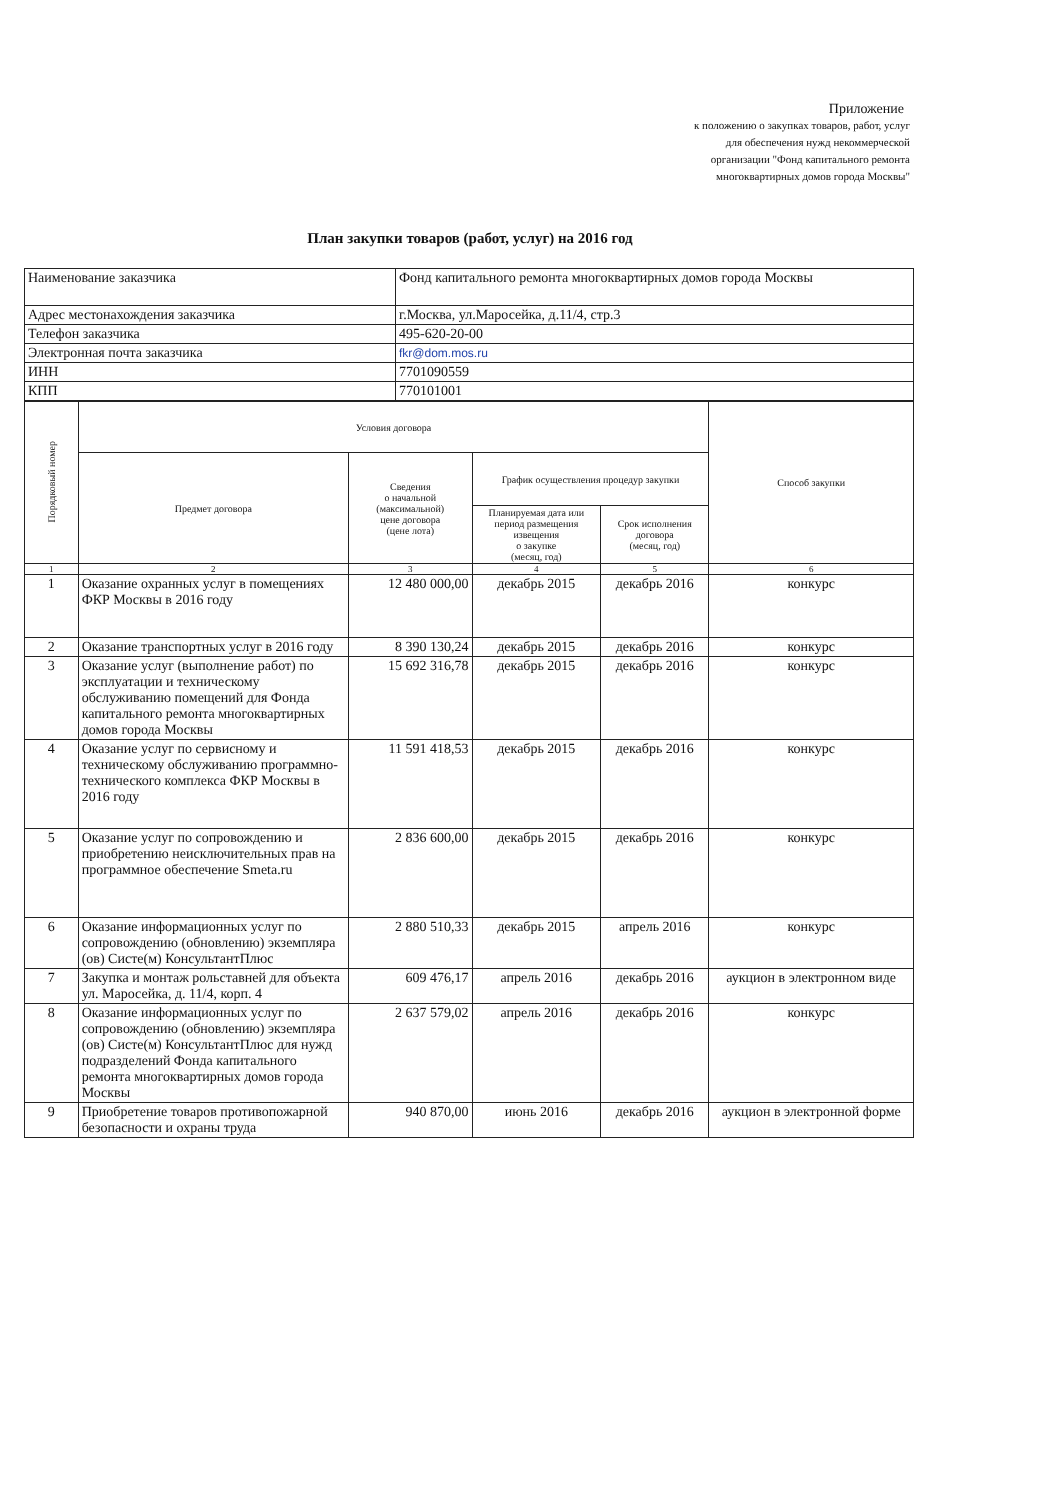Приложение
к положению о закупках товаров, работ, услуг
для обеспечения нужд некоммерческой
организации "Фонд капитального ремонта
многоквартирных домов города Москвы"
План закупки товаров (работ, услуг) на 2016 год
| Наименование заказчика | Фонд капитального ремонта многоквартирных домов города Москвы |
| Адрес местонахождения заказчика | г.Москва, ул.Маросейка, д.11/4, стр.3 |
| Телефон заказчика | 495-620-20-00 |
| Электронная почта заказчика | fkr@dom.mos.ru |
| ИНН | 7701090559 |
| КПП | 770101001 |
| Порядковый номер | Условия договора | | | | Способ закупки |
| --- | --- | --- | --- | --- | --- |
| | Предмет договора | Сведения о начальной (максимальной) цене договора (цене лота) | График осуществления процедур закупки | | |
| | | | Планируемая дата или период размещения извещения о закупке (месяц, год) | Срок исполнения договора (месяц, год) | |
| 1 | 2 | 3 | 4 | 5 | 6 |
| 1 | Оказание охранных услуг в помещениях ФКР Москвы в 2016 году | 12 480 000,00 | декабрь 2015 | декабрь 2016 | конкурс |
| 2 | Оказание транспортных услуг в 2016 году | 8 390 130,24 | декабрь 2015 | декабрь 2016 | конкурс |
| 3 | Оказание услуг (выполнение работ) по эксплуатации и техническому обслуживанию помещений для Фонда капитального ремонта многоквартирных домов города Москвы | 15 692 316,78 | декабрь 2015 | декабрь 2016 | конкурс |
| 4 | Оказание услуг по сервисному и техническому обслуживанию программно-технического комплекса ФКР Москвы в 2016 году | 11 591 418,53 | декабрь 2015 | декабрь 2016 | конкурс |
| 5 | Оказание услуг по сопровождению и приобретению неисключительных прав на программное обеспечение Smeta.ru | 2 836 600,00 | декабрь 2015 | декабрь 2016 | конкурс |
| 6 | Оказание информационных услуг по сопровождению (обновлению) экземпляра (ов) Систе(м) КонсультантПлюс | 2 880 510,33 | декабрь 2015 | апрель 2016 | конкурс |
| 7 | Закупка и монтаж рольставней для объекта ул. Маросейка, д. 11/4, корп. 4 | 609 476,17 | апрель 2016 | декабрь 2016 | аукцион в электронном виде |
| 8 | Оказание информационных услуг по сопровождению (обновлению) экземпляра (ов) Систе(м) КонсультантПлюс для нужд подразделений Фонда капитального ремонта многоквартирных домов города Москвы | 2 637 579,02 | апрель 2016 | декабрь 2016 | конкурс |
| 9 | Приобретение товаров противопожарной безопасности и охраны труда | 940 870,00 | июнь 2016 | декабрь 2016 | аукцион в электронной форме |